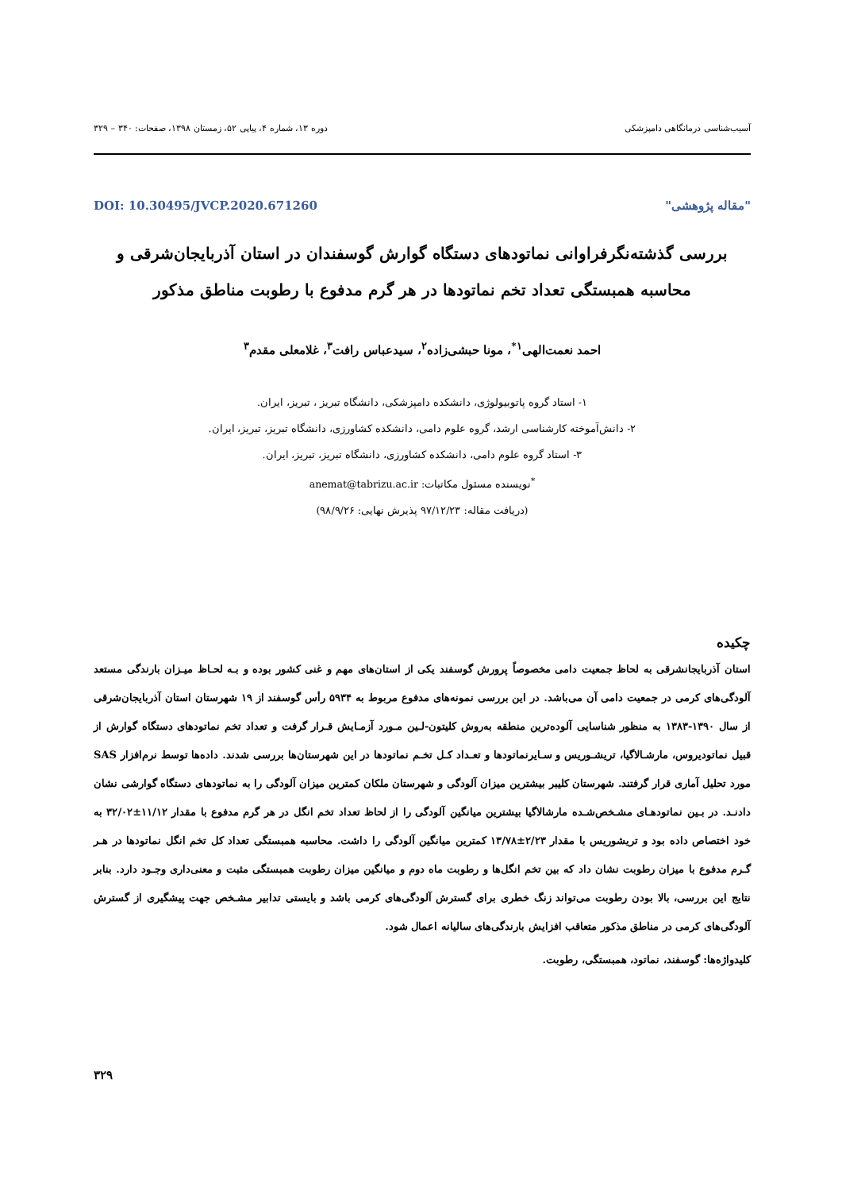آسیب‌شناسی درمانگاهی دامپزشکی دوره ۱۳، شماره ۴، پیاپی ۵۲، زمستان ۱۳۹۸، صفحات: ۳۴۰ – ۳۲۹
"مقاله پژوهشی" DOI: 10.30495/JVCP.2020.671260
بررسی گذشته‌نگرفراوانی نماتودهای دستگاه گوارش گوسفندان در استان آذربایجان‌شرقی و محاسبه همبستگی تعداد تخم نماتودها در هر گرم مدفوع با رطوبت مناطق مذکور
احمد نعمت‌الهی<sup>۱*</sup>، مونا حبشی‌زاده<sup>۲</sup>، سیدعباس رافت<sup>۳</sup>، غلامعلی مقدم<sup>۳</sup>
۱- استاد گروه پاتوبیولوژی، دانشکده دامپزشکی، دانشگاه تبریز ، تبریز، ایران.
۲- دانش‌آموخته کارشناسی ارشد، گروه علوم دامی، دانشکده کشاورزی، دانشگاه تبریز، تبریز، ایران.
۳- استاد گروه علوم دامی، دانشکده کشاورزی، دانشگاه تبریز، تبریز، ایران.
<sup>*</sup> نویسنده مسئول مکاتبات: anemat@tabrizu.ac.ir
(دریافت مقاله: ۹۷/۱۲/۲۳ پذیرش نهایی: ۹۸/۹/۲۶)
چکیده
استان آذربایجانشرقی به لحاظ جمعیت دامی مخصوصاً پرورش گوسفند یکی از استان‌های مهم و غنی کشور بوده و بـه لحـاظ میـزان بارندگی مستعد آلودگی‌های کرمی در جمعیت دامی آن می‌باشد. در این بررسی نمونه‌های مدفوع مربوط به ۵۹۳۴ رأس گوسفند از ۱۹ شهرستان استان آذربایجان‌شرقی از سال ۱۳۹۰-۱۳۸۳ به منظور شناسایی آلوده‌ترین منطقه به‌روش کلیتون-لـین مـورد آزمـایش قـرار گرفت و تعداد تخم نماتودهای دستگاه گوارش از قبیل نماتودیروس، مارشـالاگیا، تریشـوریس و سـایرنماتودها و تعـداد کـل تخـم نماتودها در این شهرستان‌ها بررسی شدند. داده‌ها توسط نرم‌افزار SAS مورد تحلیل آماری قرار گرفتند. شهرستان کلیبر بیشترین میزان آلودگی و شهرستان ملکان کمترین میزان آلودگی را به نماتودهای دستگاه گوارشی نشان دادنـد. در بـین نماتودهـای مشـخص‌شـده مارشالاگیا بیشترین میانگین آلودگی را از لحاظ تعداد تخم انگل در هر گرم مدفوع با مقدار ۱۱/۱۲±۳۲/۰۲ به خود اختصاص داده بود و تریشوریس با مقدار ۲/۲۳±۱۳/۷۸ کمترین میانگین آلودگی را داشت. محاسبه همبستگی تعداد کل تخم انگل نماتودها در هـر گـرم مدفوع با میزان رطوبت نشان داد که بین تخم انگل‌ها و رطوبت ماه دوم و میانگین میزان رطوبت همبستگی مثبت و معنی‌داری وجـود دارد. بنابر نتایج این بررسی، بالا بودن رطوبت می‌تواند زنگ خطری برای گسترش آلودگی‌های کرمی باشد و بایستی تدابیر مشـخص جهت پیشگیری از گسترش آلودگی‌های کرمی در مناطق مذکور متعاقب افزایش بارندگی‌های سالیانه اعمال شود.
کلیدواژه‌ها: گوسفند، نماتود، همبستگی، رطوبت.
۳۲۹